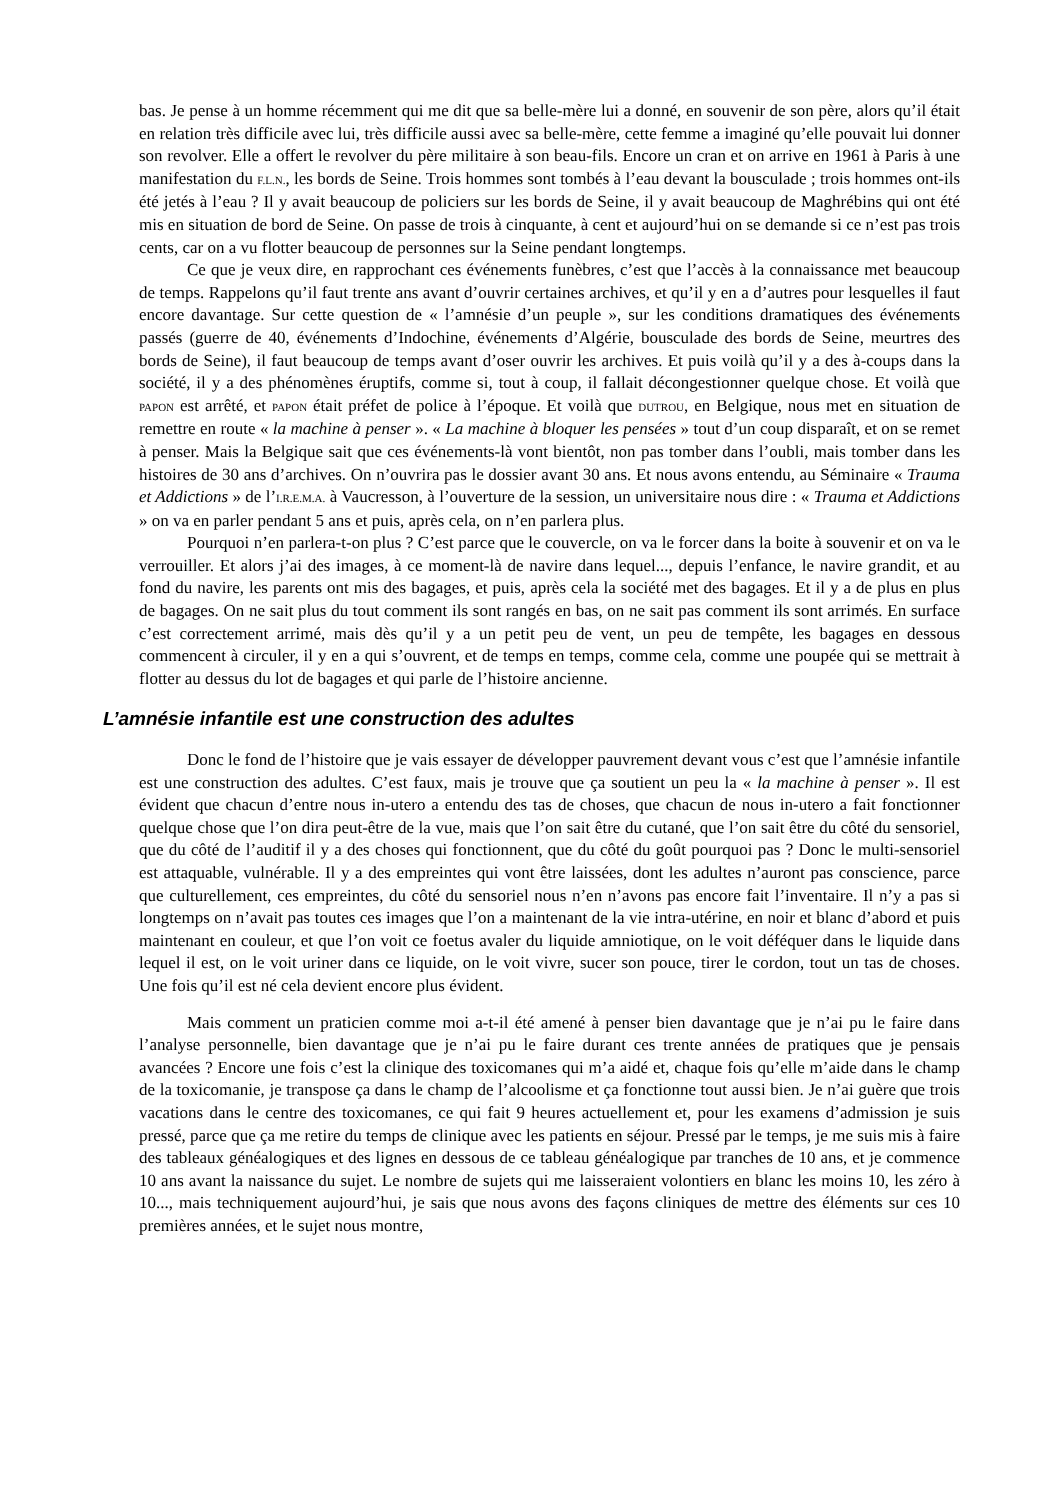bas. Je pense à un homme récemment qui me dit que sa belle-mère lui a donné, en souvenir de son père, alors qu’il était en relation très difficile avec lui, très difficile aussi avec sa belle-mère, cette femme a imaginé qu’elle pouvait lui donner son revolver. Elle a offert le revolver du père militaire à son beau-fils. Encore un cran et on arrive en 1961 à Paris à une manifestation du F.L.N., les bords de Seine. Trois hommes sont tombés à l’eau devant la bousculade ; trois hommes ont-ils été jetés à l’eau ? Il y avait beaucoup de policiers sur les bords de Seine, il y avait beaucoup de Maghrébins qui ont été mis en situation de bord de Seine. On passe de trois à cinquante, à cent et aujourd’hui on se demande si ce n’est pas trois cents, car on a vu flotter beaucoup de personnes sur la Seine pendant longtemps.
Ce que je veux dire, en rapprochant ces événements funèbres, c’est que l’accès à la connaissance met beaucoup de temps. Rappelons qu’il faut trente ans avant d’ouvrir certaines archives, et qu’il y en a d’autres pour lesquelles il faut encore davantage. Sur cette question de « l’amnésie d’un peuple », sur les conditions dramatiques des événements passés (guerre de 40, événements d’Indochine, événements d’Algérie, bousculade des bords de Seine, meurtres des bords de Seine), il faut beaucoup de temps avant d’oser ouvrir les archives. Et puis voilà qu’il y a des à-coups dans la société, il y a des phénomènes éruptifs, comme si, tout à coup, il fallait décongestionner quelque chose. Et voilà que PAPON est arrêté, et PAPON était préfet de police à l’époque. Et voilà que DUTROU, en Belgique, nous met en situation de remettre en route « la machine à penser ». « La machine à bloquer les pensées » tout d’un coup disparaît, et on se remet à penser. Mais la Belgique sait que ces événements-là vont bientôt, non pas tomber dans l’oubli, mais tomber dans les histoires de 30 ans d’archives. On n’ouvrira pas le dossier avant 30 ans. Et nous avons entendu, au Séminaire « Trauma et Addictions » de l’I.R.E.M.A. à Vaucresson, à l’ouverture de la session, un universitaire nous dire : « Trauma et Addictions » on va en parler pendant 5 ans et puis, après cela, on n’en parlera plus.
Pourquoi n’en parlera-t-on plus ? C’est parce que le couvercle, on va le forcer dans la boite à souvenir et on va le verrouiller. Et alors j’ai des images, à ce moment-là de navire dans lequel..., depuis l’enfance, le navire grandit, et au fond du navire, les parents ont mis des bagages, et puis, après cela la société met des bagages. Et il y a de plus en plus de bagages. On ne sait plus du tout comment ils sont rangés en bas, on ne sait pas comment ils sont arrimés. En surface c’est correctement arrimé, mais dès qu’il y a un petit peu de vent, un peu de tempête, les bagages en dessous commencent à circuler, il y en a qui s’ouvrent, et de temps en temps, comme cela, comme une poupée qui se mettrait à flotter au dessus du lot de bagages et qui parle de l’histoire ancienne.
L’amnésie infantile est une construction des adultes
Donc le fond de l’histoire que je vais essayer de développer pauvrement devant vous c’est que l’amnésie infantile est une construction des adultes. C’est faux, mais je trouve que ça soutient un peu la « la machine à penser ». Il est évident que chacun d’entre nous in-utero a entendu des tas de choses, que chacun de nous in-utero a fait fonctionner quelque chose que l’on dira peut-être de la vue, mais que l’on sait être du cutané, que l’on sait être du côté du sensoriel, que du côté de l’auditif il y a des choses qui fonctionnent, que du côté du goût pourquoi pas ? Donc le multi-sensoriel est attaquable, vulnérable. Il y a des empreintes qui vont être laissées, dont les adultes n’auront pas conscience, parce que culturellement, ces empreintes, du côté du sensoriel nous n’en n’avons pas encore fait l’inventaire. Il n’y a pas si longtemps on n’avait pas toutes ces images que l’on a maintenant de la vie intra-utérine, en noir et blanc d’abord et puis maintenant en couleur, et que l’on voit ce foetus avaler du liquide amniotique, on le voit déféquer dans le liquide dans lequel il est, on le voit uriner dans ce liquide, on le voit vivre, sucer son pouce, tirer le cordon, tout un tas de choses. Une fois qu’il est né cela devient encore plus évident.
Mais comment un praticien comme moi a-t-il été amené à penser bien davantage que je n’ai pu le faire dans l’analyse personnelle, bien davantage que je n’ai pu le faire durant ces trente années de pratiques que je pensais avancées ? Encore une fois c’est la clinique des toxicomanes qui m’a aidé et, chaque fois qu’elle m’aide dans le champ de la toxicomanie, je transpose ça dans le champ de l’alcoolisme et ça fonctionne tout aussi bien. Je n’ai guère que trois vacations dans le centre des toxicomanes, ce qui fait 9 heures actuellement et, pour les examens d’admission je suis pressé, parce que ça me retire du temps de clinique avec les patients en séjour. Pressé par le temps, je me suis mis à faire des tableaux généalogiques et des lignes en dessous de ce tableau généalogique par tranches de 10 ans, et je commence 10 ans avant la naissance du sujet. Le nombre de sujets qui me laisseraient volontiers en blanc les moins 10, les zéro à 10..., mais techniquement aujourd’hui, je sais que nous avons des façons cliniques de mettre des éléments sur ces 10 premières années, et le sujet nous montre,